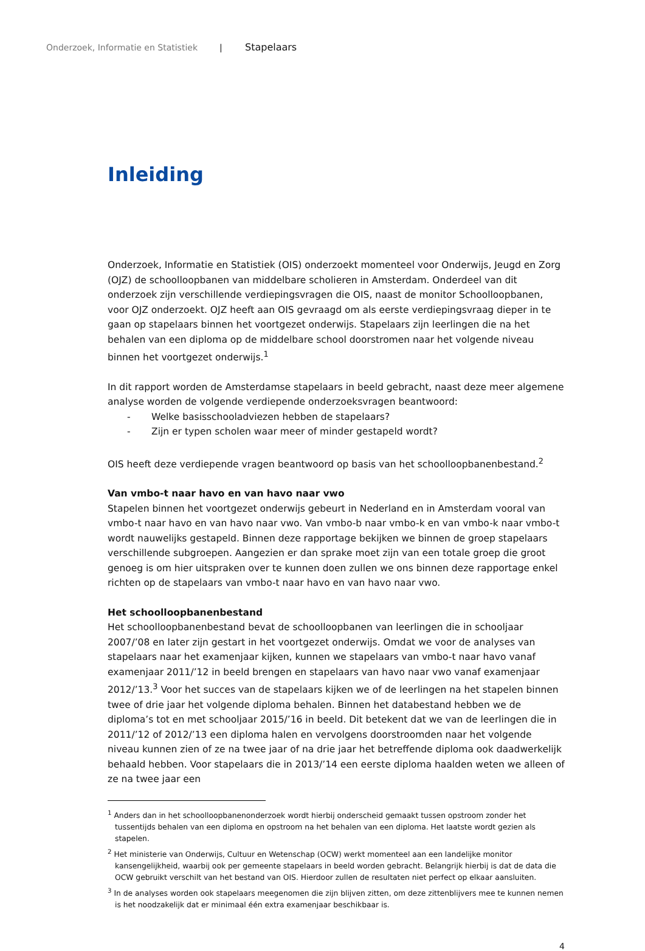Onderzoek, Informatie en Statistiek | Stapelaars
Inleiding
Onderzoek, Informatie en Statistiek (OIS) onderzoekt momenteel voor Onderwijs, Jeugd en Zorg (OJZ) de schoolloopbanen van middelbare scholieren in Amsterdam. Onderdeel van dit onderzoek zijn verschillende verdiepingsvragen die OIS, naast de monitor Schoolloopbanen, voor OJZ onderzoekt. OJZ heeft aan OIS gevraagd om als eerste verdiepingsvraag dieper in te gaan op stapelaars binnen het voortgezet onderwijs. Stapelaars zijn leerlingen die na het behalen van een diploma op de middelbare school doorstromen naar het volgende niveau binnen het voortgezet onderwijs.<sup>1</sup>
In dit rapport worden de Amsterdamse stapelaars in beeld gebracht, naast deze meer algemene analyse worden de volgende verdiepende onderzoeksvragen beantwoord:
- Welke basisschooladviezen hebben de stapelaars?
- Zijn er typen scholen waar meer of minder gestapeld wordt?
OIS heeft deze verdiepende vragen beantwoord op basis van het schoolloopbanenbestand.<sup>2</sup>
Van vmbo-t naar havo en van havo naar vwo
Stapelen binnen het voortgezet onderwijs gebeurt in Nederland en in Amsterdam vooral van vmbo-t naar havo en van havo naar vwo. Van vmbo-b naar vmbo-k en van vmbo-k naar vmbo-t wordt nauwelijks gestapeld. Binnen deze rapportage bekijken we binnen de groep stapelaars verschillende subgroepen. Aangezien er dan sprake moet zijn van een totale groep die groot genoeg is om hier uitspraken over te kunnen doen zullen we ons binnen deze rapportage enkel richten op de stapelaars van vmbo-t naar havo en van havo naar vwo.
Het schoolloopbanenbestand
Het schoolloopbanenbestand bevat de schoolloopbanen van leerlingen die in schooljaar 2007/’08 en later zijn gestart in het voortgezet onderwijs. Omdat we voor de analyses van stapelaars naar het examenjaar kijken, kunnen we stapelaars van vmbo-t naar havo vanaf examenjaar 2011/’12 in beeld brengen en stapelaars van havo naar vwo vanaf examenjaar 2012/’13.<sup>3</sup> Voor het succes van de stapelaars kijken we of de leerlingen na het stapelen binnen twee of drie jaar het volgende diploma behalen. Binnen het databestand hebben we de diploma’s tot en met schooljaar 2015/’16 in beeld. Dit betekent dat we van de leerlingen die in 2011/’12 of 2012/’13 een diploma halen en vervolgens doorstroomden naar het volgende niveau kunnen zien of ze na twee jaar of na drie jaar het betreffende diploma ook daadwerkelijk behaald hebben. Voor stapelaars die in 2013/’14 een eerste diploma haalden weten we alleen of ze na twee jaar een
<sup>1</sup> Anders dan in het schoolloopbanenonderzoek wordt hierbij onderscheid gemaakt tussen opstroom zonder het tussentijds behalen van een diploma en opstroom na het behalen van een diploma. Het laatste wordt gezien als stapelen.
<sup>2</sup> Het ministerie van Onderwijs, Cultuur en Wetenschap (OCW) werkt momenteel aan een landelijke monitor kansengelijkheid, waarbij ook per gemeente stapelaars in beeld worden gebracht. Belangrijk hierbij is dat de data die OCW gebruikt verschilt van het bestand van OIS. Hierdoor zullen de resultaten niet perfect op elkaar aansluiten.
<sup>3</sup> In de analyses worden ook stapelaars meegenomen die zijn blijven zitten, om deze zittenblijvers mee te kunnen nemen is het noodzakelijk dat er minimaal één extra examenjaar beschikbaar is.
4